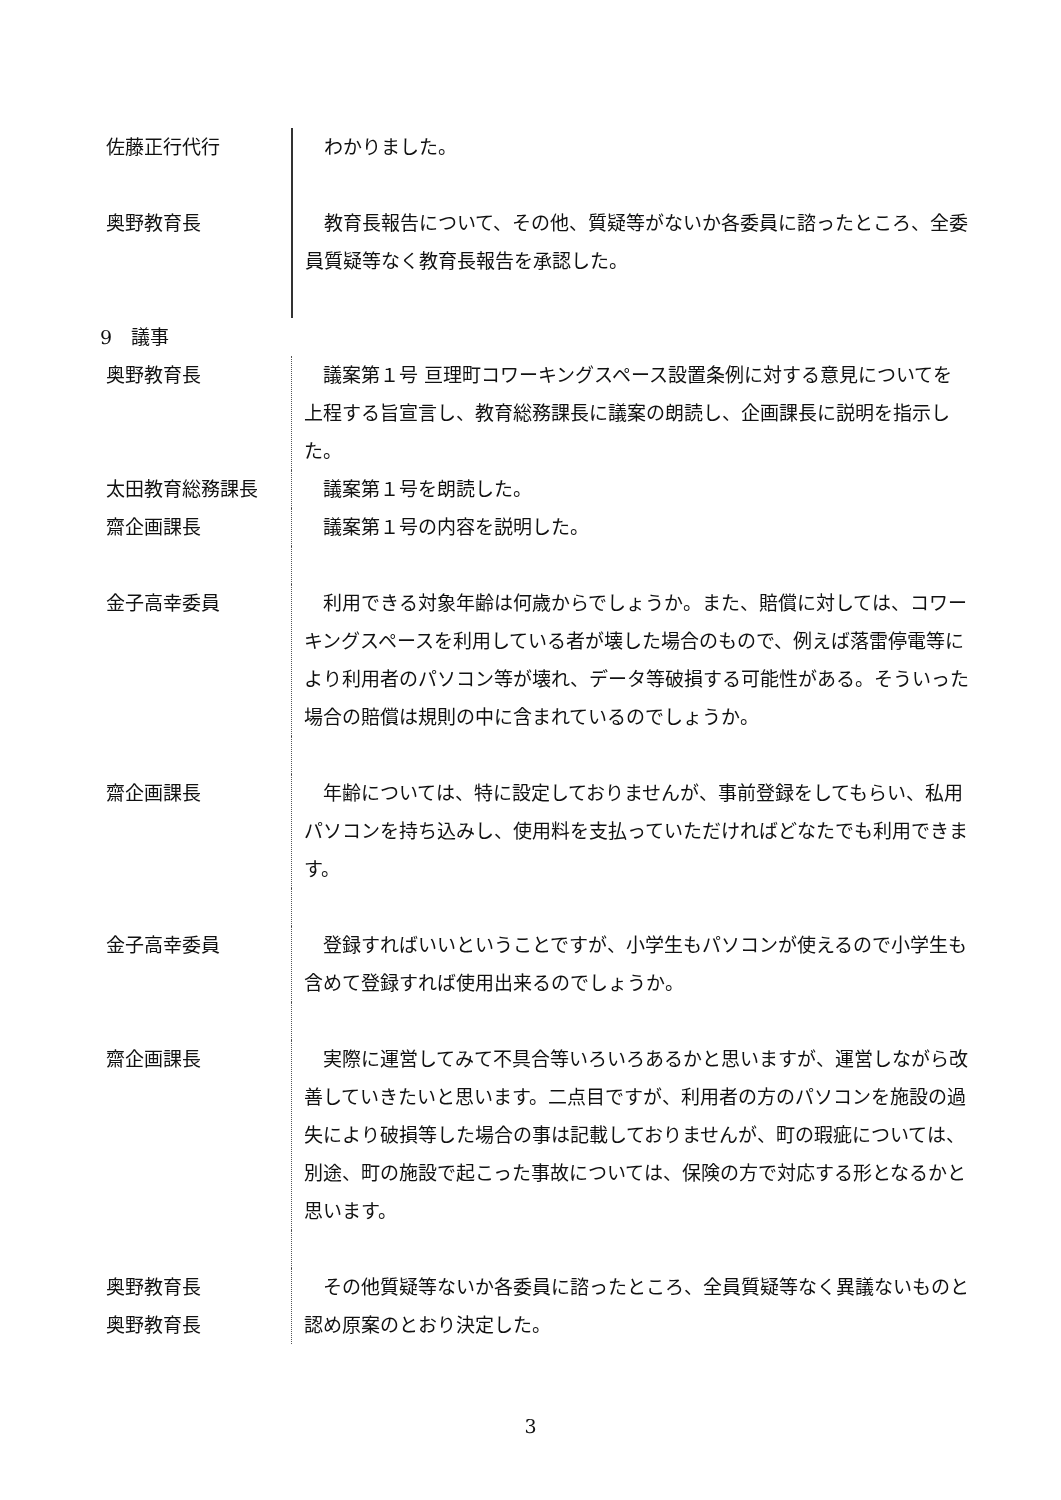佐藤正行代行 　わかりました。
奥野教育長 　教育長報告について、その他、質疑等がないか各委員に諮ったところ、全委員質疑等なく教育長報告を承認した。
9　議事
奥野教育長 　議案第１号 亘理町コワーキングスペース設置条例に対する意見についてを上程する旨宣言し、教育総務課長に議案の朗読し、企画課長に説明を指示した。
太田教育総務課長 　議案第１号を朗読した。
齋企画課長 　議案第１号の内容を説明した。
金子高幸委員 　利用できる対象年齢は何歳からでしょうか。また、賠償に対しては、コワーキングスペースを利用している者が壊した場合のもので、例えば落雷停電等により利用者のパソコン等が壊れ、データ等破損する可能性がある。そういった場合の賠償は規則の中に含まれているのでしょうか。
齋企画課長 　年齢については、特に設定しておりませんが、事前登録をしてもらい、私用パソコンを持ち込みし、使用料を支払っていただければどなたでも利用できます。
金子高幸委員 　登録すればいいということですが、小学生もパソコンが使えるので小学生も含めて登録すれば使用出来るのでしょうか。
齋企画課長 　実際に運営してみて不具合等いろいろあるかと思いますが、運営しながら改善していきたいと思います。二点目ですが、利用者の方のパソコンを施設の過失により破損等した場合の事は記載しておりませんが、町の瑕疵については、別途、町の施設で起こった事故については、保険の方で対応する形となるかと思います。
奥野教育長
奥野教育長
　その他質疑等ないか各委員に諮ったところ、全員質疑等なく異議ないものと認め原案のとおり決定した。
3